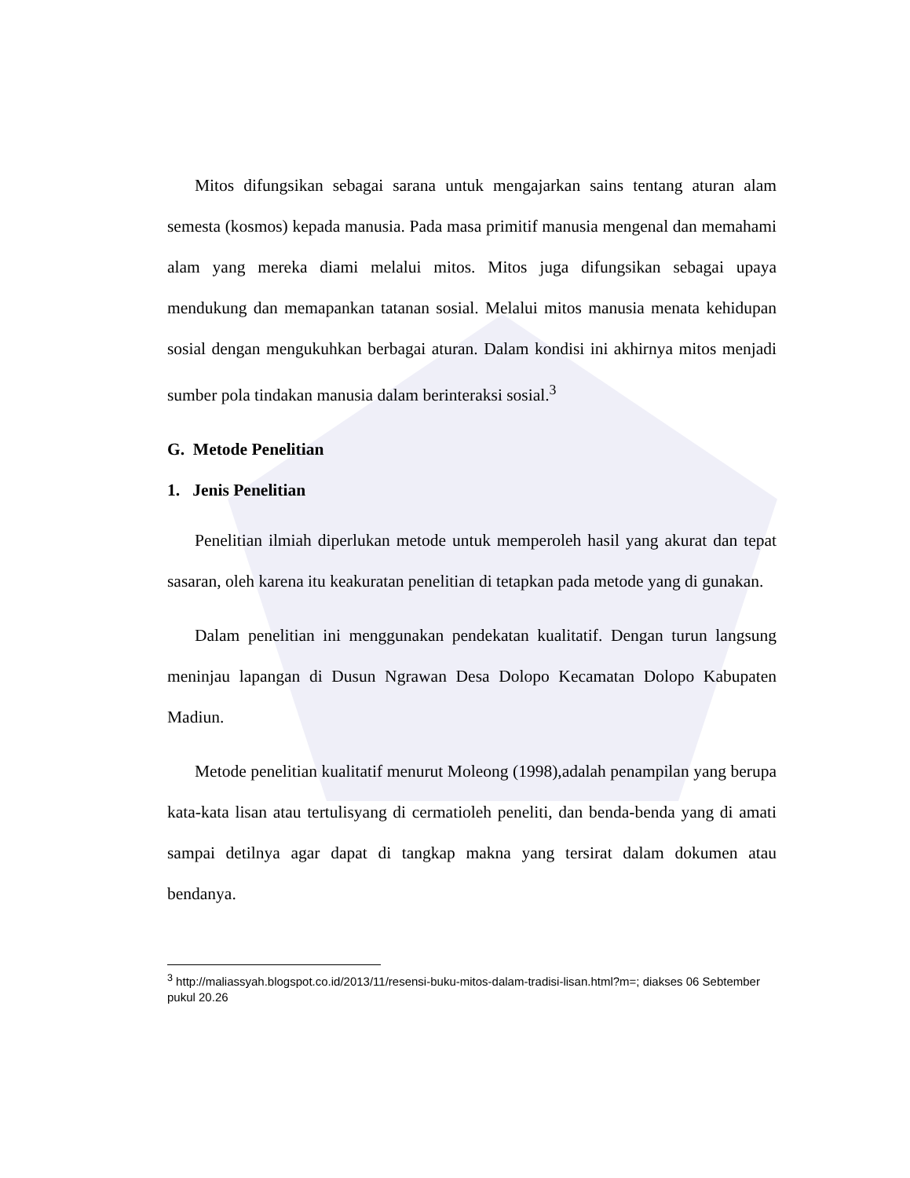Mitos difungsikan sebagai sarana untuk mengajarkan sains tentang aturan alam semesta (kosmos) kepada manusia. Pada masa primitif manusia mengenal dan memahami alam yang mereka diami melalui mitos. Mitos juga difungsikan sebagai upaya mendukung dan memapankan tatanan sosial. Melalui mitos manusia menata kehidupan sosial dengan mengukuhkan berbagai aturan. Dalam kondisi ini akhirnya mitos menjadi sumber pola tindakan manusia dalam berinteraksi sosial.<sup>3</sup>
G. Metode Penelitian
1. Jenis Penelitian
Penelitian ilmiah diperlukan metode untuk memperoleh hasil yang akurat dan tepat sasaran, oleh karena itu keakuratan penelitian di tetapkan pada metode yang di gunakan.
Dalam penelitian ini menggunakan pendekatan kualitatif. Dengan turun langsung meninjau lapangan di Dusun Ngrawan Desa Dolopo Kecamatan Dolopo Kabupaten Madiun.
Metode penelitian kualitatif menurut Moleong (1998),adalah penampilan yang berupa kata-kata lisan atau tertulisyang di cermatioleh peneliti, dan benda-benda yang di amati sampai detilnya agar dapat di tangkap makna yang tersirat dalam dokumen atau bendanya.
<sup>3</sup> http://maliassyah.blogspot.co.id/2013/11/resensi-buku-mitos-dalam-tradisi-lisan.html?m=; diakses 06 Sebtember pukul 20.26